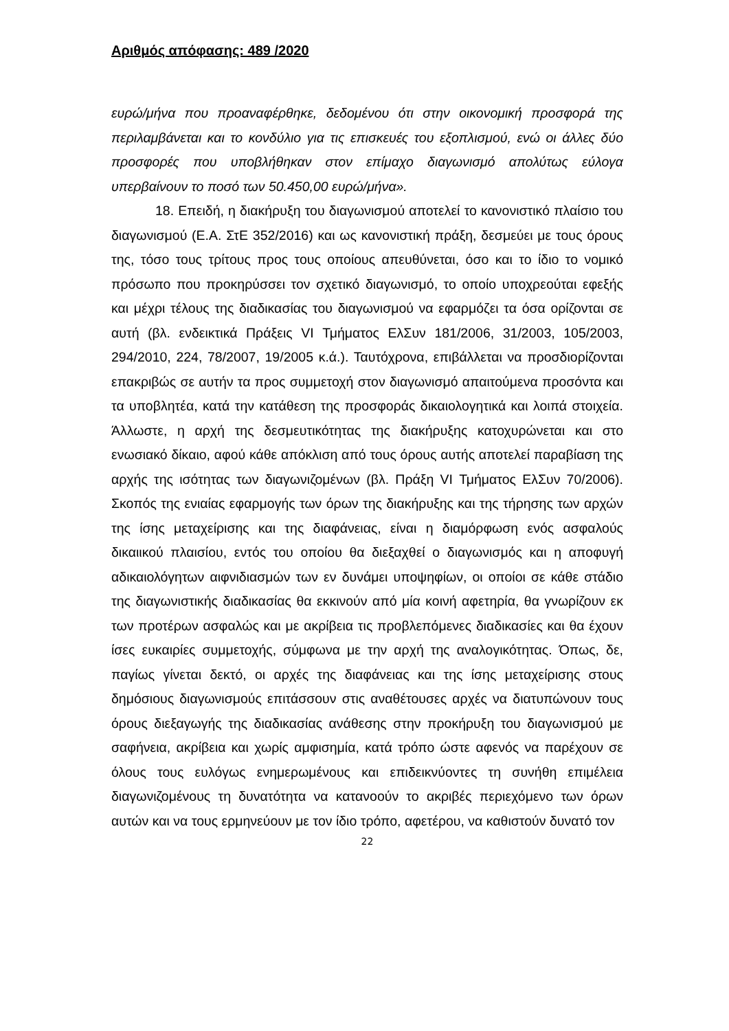Αριθμός απόφασης: 489 /2020
ευρώ/μήνα που προαναφέρθηκε, δεδομένου ότι στην οικονομική προσφορά της περιλαμβάνεται και το κονδύλιο για τις επισκευές του εξοπλισμού, ενώ οι άλλες δύο προσφορές που υποβλήθηκαν στον επίμαχο διαγωνισμό απολύτως εύλογα υπερβαίνουν το ποσό των 50.450,00 ευρώ/μήνα».
18. Επειδή, η διακήρυξη του διαγωνισμού αποτελεί το κανονιστικό πλαίσιο του διαγωνισμού (Ε.Α. ΣτΕ 352/2016) και ως κανονιστική πράξη, δεσμεύει με τους όρους της, τόσο τους τρίτους προς τους οποίους απευθύνεται, όσο και το ίδιο το νομικό πρόσωπο που προκηρύσσει τον σχετικό διαγωνισμό, το οποίο υποχρεούται εφεξής και μέχρι τέλους της διαδικασίας του διαγωνισμού να εφαρμόζει τα όσα ορίζονται σε αυτή (βλ. ενδεικτικά Πράξεις VI Τμήματος ΕλΣυν 181/2006, 31/2003, 105/2003, 294/2010, 224, 78/2007, 19/2005 κ.ά.). Ταυτόχρονα, επιβάλλεται να προσδιορίζονται επακριβώς σε αυτήν τα προς συμμετοχή στον διαγωνισμό απαιτούμενα προσόντα και τα υποβλητέα, κατά την κατάθεση της προσφοράς δικαιολογητικά και λοιπά στοιχεία. Άλλωστε, η αρχή της δεσμευτικότητας της διακήρυξης κατοχυρώνεται και στο ενωσιακό δίκαιο, αφού κάθε απόκλιση από τους όρους αυτής αποτελεί παραβίαση της αρχής της ισότητας των διαγωνιζομένων (βλ. Πράξη VI Τμήματος ΕλΣυν 70/2006). Σκοπός της ενιαίας εφαρμογής των όρων της διακήρυξης και της τήρησης των αρχών της ίσης μεταχείρισης και της διαφάνειας, είναι η διαμόρφωση ενός ασφαλούς δικαιικού πλαισίου, εντός του οποίου θα διεξαχθεί ο διαγωνισμός και η αποφυγή αδικαιολόγητων αιφνιδιασμών των εν δυνάμει υποψηφίων, οι οποίοι σε κάθε στάδιο της διαγωνιστικής διαδικασίας θα εκκινούν από μία κοινή αφετηρία, θα γνωρίζουν εκ των προτέρων ασφαλώς και με ακρίβεια τις προβλεπόμενες διαδικασίες και θα έχουν ίσες ευκαιρίες συμμετοχής, σύμφωνα με την αρχή της αναλογικότητας. Όπως, δε, παγίως γίνεται δεκτό, οι αρχές της διαφάνειας και της ίσης μεταχείρισης στους δημόσιους διαγωνισμούς επιτάσσουν στις αναθέτουσες αρχές να διατυπώνουν τους όρους διεξαγωγής της διαδικασίας ανάθεσης στην προκήρυξη του διαγωνισμού με σαφήνεια, ακρίβεια και χωρίς αμφισημία, κατά τρόπο ώστε αφενός να παρέχουν σε όλους τους ευλόγως ενημερωμένους και επιδεικνύοντες τη συνήθη επιμέλεια διαγωνιζομένους τη δυνατότητα να κατανοούν το ακριβές περιεχόμενο των όρων αυτών και να τους ερμηνεύουν με τον ίδιο τρόπο, αφετέρου, να καθιστούν δυνατό τον
22